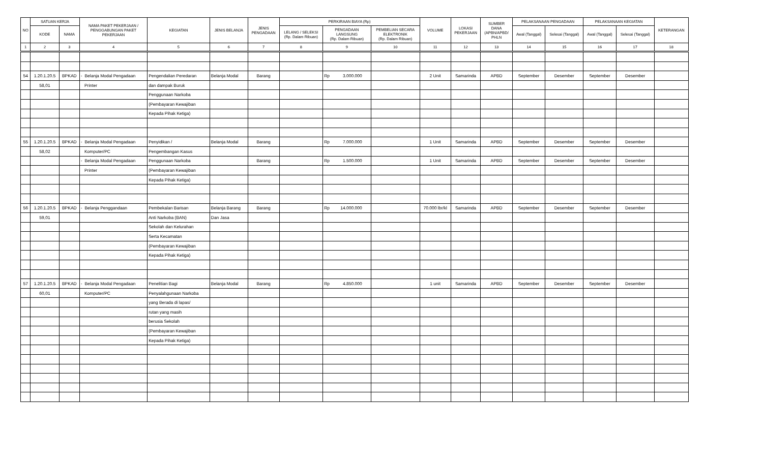| NO | SATUAN KERJA | | NAMA PAKET PEKERJAAN / PENGGABUNGAN PAKET PEKERJAAN | KEGIATAN | JENIS BELANJA | JENIS PENGADAAN | PERKIRAAN BIAYA (Rp) | | | VOLUME | LOKASI PEKERJAAN | SUMBER DANA (APBN/APBD/ PHLN | PELAKSANAAN PENGADAAN | | PELAKSANAAN KEGIATAN | | KETERANGAN |
| --- | --- | --- | --- | --- | --- | --- | --- | --- | --- | --- | --- | --- | --- | --- | --- | --- | --- |
| | KODE | NAMA | | | | | LELANG / SELEKSI (Rp. Dalam Ribuan) | PENGADAAN LANGSUNG (Rp. Dalam Ribuan) | PEMBELIAN SECARA ELEKTRONIK (Rp. Dalam Ribuan) | | | | Awal (Tanggal) | Selesai (Tanggal) | Awal (Tanggal) | Selesai (Tanggal) | |
| 1 | 2 | 3 | 4 | 5 | 6 | 7 | 8 | 9 | 10 | 11 | 12 | 13 | 14 | 15 | 16 | 17 | 18 |
| 54 | 1.20.1.20.5 | BPKAD | - Belanja Modal Pengadaan | Pengendalian Peredaran | Belanja Modal | Barang | | Rp 3.000.000 | | 2 Unit | Samarinda | APBD | September | Desember | September | Desember | |
| | 58,01 | | Printer | dan dampak Buruk | | | | | | | | | | | | | |
| | | | | Penggunaan Narkoba | | | | | | | | | | | | | |
| | | | | (Pembayaran Kewajiban | | | | | | | | | | | | | |
| | | | | Kepada Pihak Ketiga) | | | | | | | | | | | | | |
| 55 | 1.20.1.20.5 | BPKAD | - Belanja Modal Pengadaan | Penyidikan / | Belanja Modal | Barang | | Rp 7.000.000 | | 1 Unit | Samarinda | APBD | September | Desember | September | Desember | |
| | 58,02 | | Komputer/PC | Pengembangan Kasus | | | | | | | | | | | | | |
| | | | - Belanja Modal Pengadaan | Penggunaan Narkoba | | Barang | | Rp 1.500.000 | | 1 Unit | Samarinda | APBD | September | Desember | September | Desember | |
| | | | Printer | (Pembayaran Kewajiban | | | | | | | | | | | | | |
| | | | | Kepada Pihak Ketiga) | | | | | | | | | | | | | |
| 56 | 1.20.1.20.5 | BPKAD | - Belanja Penggandaan | Pembekalan Barisan | Belanja Barang | Barang | | Rp 14.000.000 | | 70.000 lbr/kl | Samarinda | APBD | September | Desember | September | Desember | |
| | 59,01 | | | Anti Narkoba (BAN) | Dan Jasa | | | | | | | | | | | | |
| | | | | Sekolah dan Kelurahan | | | | | | | | | | | | | |
| | | | | Serta Kecamatan | | | | | | | | | | | | | |
| | | | | (Pembayaran Kewajiban | | | | | | | | | | | | | |
| | | | | Kepada Pihak Ketiga) | | | | | | | | | | | | | |
| 57 | 1.20.1.20.5 | BPKAD | - Belanja Modal Pengadaan | Penelitian Bagi | Belanja Modal | Barang | | Rp 4.850.000 | | 1 unit | Samarinda | APBD | September | Desember | September | Desember | |
| | 60,01 | | Komputer/PC | Penyalahgunaan Narkoba | | | | | | | | | | | | | |
| | | | | yang Berada di lapas/ | | | | | | | | | | | | | |
| | | | | rutan yang masih | | | | | | | | | | | | | |
| | | | | berusia Sekolah | | | | | | | | | | | | | |
| | | | | (Pembayaran Kewajiban | | | | | | | | | | | | | |
| | | | | Kepada Pihak Ketiga) | | | | | | | | | | | | | |